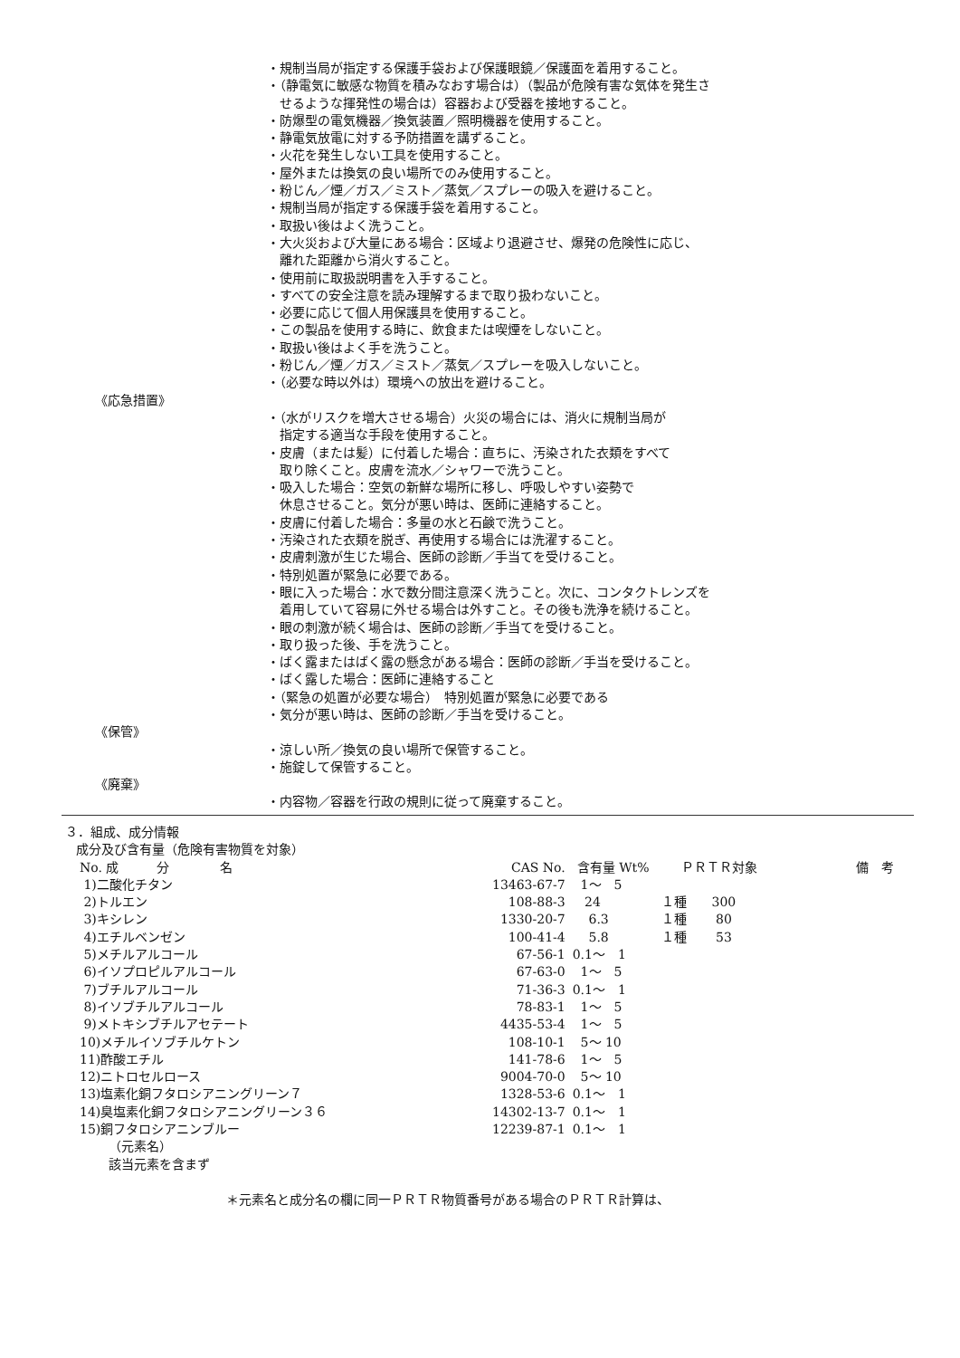・規制当局が指定する保護手袋および保護眼鏡／保護面を着用すること。
・（静電気に敏感な物質を積みなおす場合は）（製品が危険有害な気体を発生さ
せるような揮発性の場合は）容器および受器を接地すること。
・防爆型の電気機器／換気装置／照明機器を使用すること。
・静電気放電に対する予防措置を講ずること。
・火花を発生しない工具を使用すること。
・屋外または換気の良い場所でのみ使用すること。
・粉じん／煙／ガス／ミスト／蒸気／スプレーの吸入を避けること。
・規制当局が指定する保護手袋を着用すること。
・取扱い後はよく洗うこと。
・大火災および大量にある場合：区域より退避させ、爆発の危険性に応じ、
離れた距離から消火すること。
・使用前に取扱説明書を入手すること。
・すべての安全注意を読み理解するまで取り扱わないこと。
・必要に応じて個人用保護具を使用すること。
・この製品を使用する時に、飲食または喫煙をしないこと。
・取扱い後はよく手を洗うこと。
・粉じん／煙／ガス／ミスト／蒸気／スプレーを吸入しないこと。
・（必要な時以外は）環境への放出を避けること。
《応急措置》
・（水がリスクを増大させる場合）火災の場合には、消火に規制当局が
指定する適当な手段を使用すること。
・皮膚（または髪）に付着した場合：直ちに、汚染された衣類をすべて
取り除くこと。皮膚を流水／シャワーで洗うこと。
・吸入した場合：空気の新鮮な場所に移し、呼吸しやすい姿勢で
休息させること。気分が悪い時は、医師に連絡すること。
・皮膚に付着した場合：多量の水と石鹸で洗うこと。
・汚染された衣類を脱ぎ、再使用する場合には洗濯すること。
・皮膚刺激が生じた場合、医師の診断／手当てを受けること。
・特別処置が緊急に必要である。
・眼に入った場合：水で数分間注意深く洗うこと。次に、コンタクトレンズを
着用していて容易に外せる場合は外すこと。その後も洗浄を続けること。
・眼の刺激が続く場合は、医師の診断／手当てを受けること。
・取り扱った後、手を洗うこと。
・ばく露またはばく露の懸念がある場合：医師の診断／手当を受けること。
・ばく露した場合：医師に連絡すること
・（緊急の処置が必要な場合）　特別処置が緊急に必要である
・気分が悪い時は、医師の診断／手当を受けること。
《保管》
・涼しい所／換気の良い場所で保管すること。
・施錠して保管すること。
《廃棄》
・内容物／容器を行政の規則に従って廃棄すること。
３．組成、成分情報
成分及び含有量（危険有害物質を対象）
| No. 成 分 名 | CAS No. | 含有量 Wt% | ＰＲＴＲ対象 | 備 考 |
| --- | --- | --- | --- | --- |
| 1)二酸化チタン | 13463-67-7 | 1～ 5 | | |
| 2)トルエン | 108-88-3 | 24 | １種 300 | |
| 3)キシレン | 1330-20-7 | 6.3 | １種 80 | |
| 4)エチルベンゼン | 100-41-4 | 5.8 | １種 53 | |
| 5)メチルアルコール | 67-56-1 | 0.1～ 1 | | |
| 6)イソプロピルアルコール | 67-63-0 | 1～ 5 | | |
| 7)ブチルアルコール | 71-36-3 | 0.1～ 1 | | |
| 8)イソブチルアルコール | 78-83-1 | 1～ 5 | | |
| 9)メトキシブチルアセテート | 4435-53-4 | 1～ 5 | | |
| 10)メチルイソブチルケトン | 108-10-1 | 5～ 10 | | |
| 11)酢酸エチル | 141-78-6 | 1～ 5 | | |
| 12)ニトロセルロース | 9004-70-0 | 5～ 10 | | |
| 13)塩素化銅フタロシアニングリーン７ | 1328-53-6 | 0.1～ 1 | | |
| 14)臭塩素化銅フタロシアニングリーン３６ | 14302-13-7 | 0.1～ 1 | | |
| 15)銅フタロシアニンブルー | 12239-87-1 | 0.1～ 1 | | |
（元素名）
該当元素を含まず
＊元素名と成分名の欄に同一ＰＲＴＲ物質番号がある場合のＰＲＴＲ計算は、